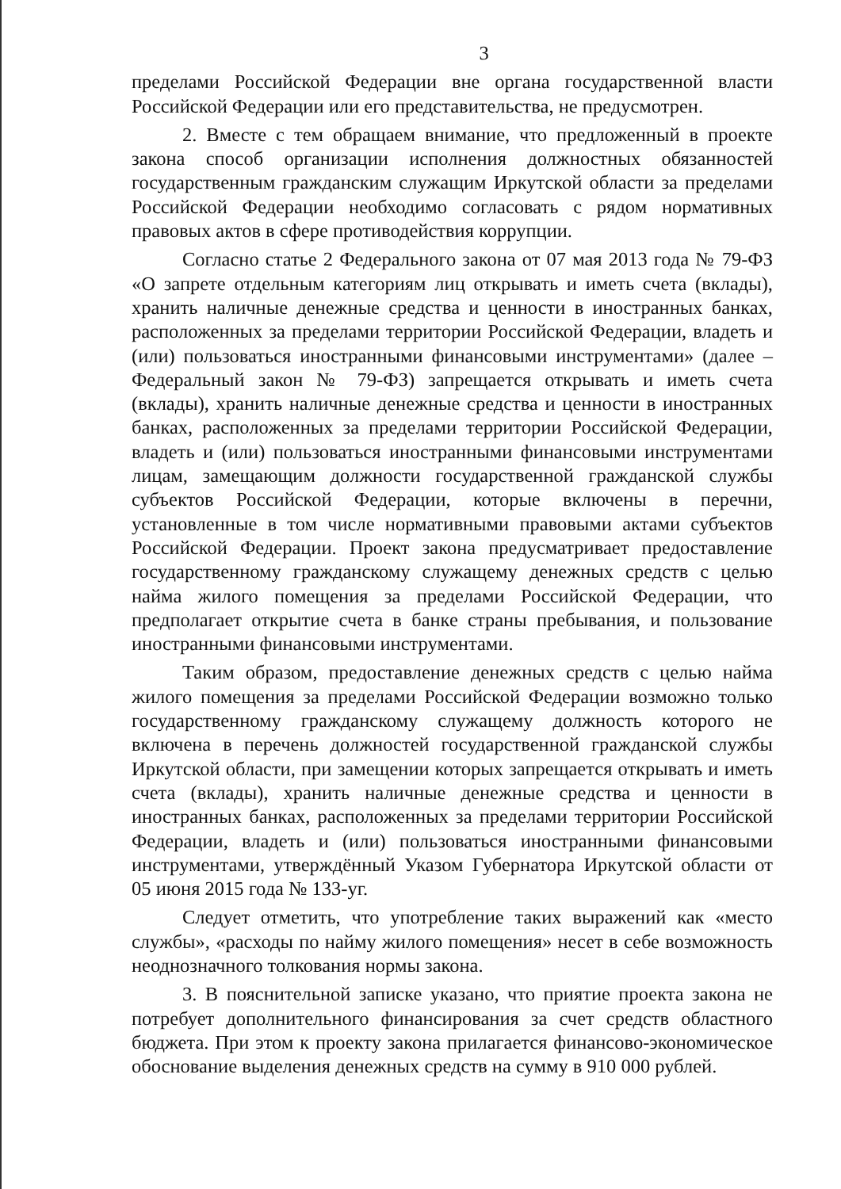3
пределами Российской Федерации вне органа государственной власти Российской Федерации или его представительства, не предусмотрен.
2. Вместе с тем обращаем внимание, что предложенный в проекте закона способ организации исполнения должностных обязанностей государственным гражданским служащим Иркутской области за пределами Российской Федерации необходимо согласовать с рядом нормативных правовых актов в сфере противодействия коррупции.
Согласно статье 2 Федерального закона от 07 мая 2013 года № 79-ФЗ «О запрете отдельным категориям лиц открывать и иметь счета (вклады), хранить наличные денежные средства и ценности в иностранных банках, расположенных за пределами территории Российской Федерации, владеть и (или) пользоваться иностранными финансовыми инструментами» (далее – Федеральный закон № 79-ФЗ) запрещается открывать и иметь счета (вклады), хранить наличные денежные средства и ценности в иностранных банках, расположенных за пределами территории Российской Федерации, владеть и (или) пользоваться иностранными финансовыми инструментами лицам, замещающим должности государственной гражданской службы субъектов Российской Федерации, которые включены в перечни, установленные в том числе нормативными правовыми актами субъектов Российской Федерации. Проект закона предусматривает предоставление государственному гражданскому служащему денежных средств с целью найма жилого помещения за пределами Российской Федерации, что предполагает открытие счета в банке страны пребывания, и пользование иностранными финансовыми инструментами.
Таким образом, предоставление денежных средств с целью найма жилого помещения за пределами Российской Федерации возможно только государственному гражданскому служащему должность которого не включена в перечень должностей государственной гражданской службы Иркутской области, при замещении которых запрещается открывать и иметь счета (вклады), хранить наличные денежные средства и ценности в иностранных банках, расположенных за пределами территории Российской Федерации, владеть и (или) пользоваться иностранными финансовыми инструментами, утверждённый Указом Губернатора Иркутской области от 05 июня 2015 года № 133-уг.
Следует отметить, что употребление таких выражений как «место службы», «расходы по найму жилого помещения» несет в себе возможность неоднозначного толкования нормы закона.
3. В пояснительной записке указано, что приятие проекта закона не потребует дополнительного финансирования за счет средств областного бюджета. При этом к проекту закона прилагается финансово-экономическое обоснование выделения денежных средств на сумму в 910 000 рублей.